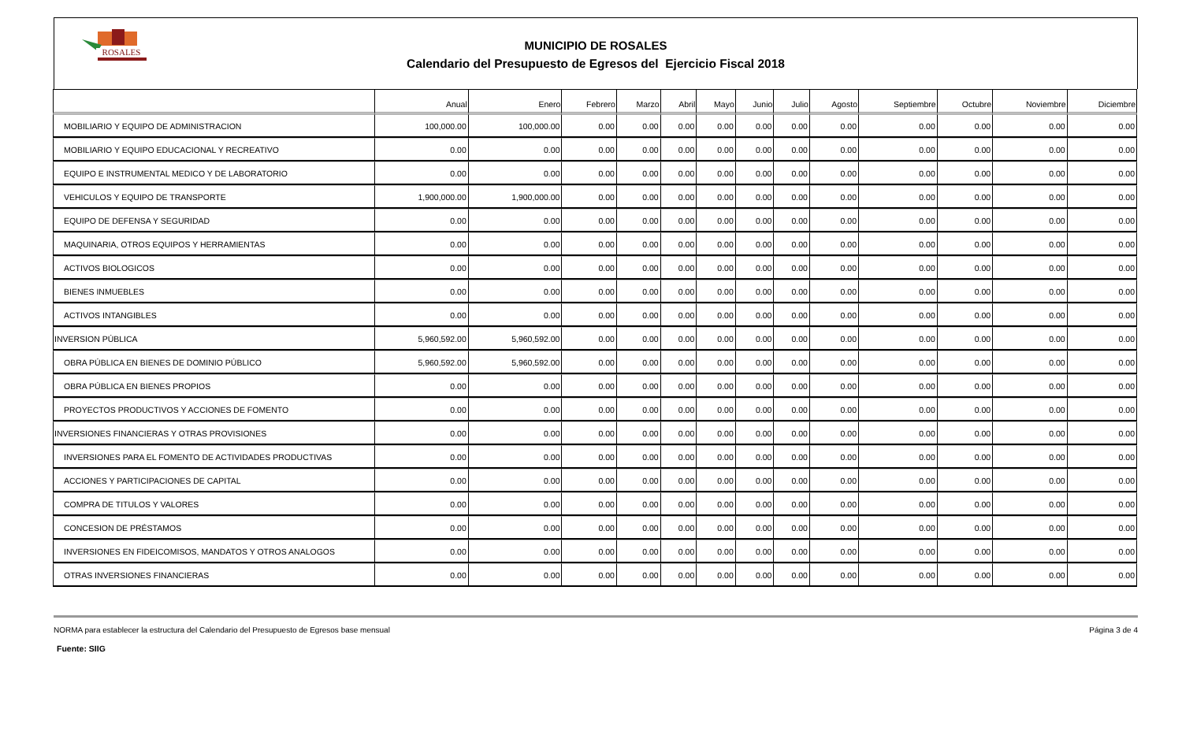ROSALES
MUNICIPIO DE ROSALES
Calendario del Presupuesto de Egresos del Ejercicio Fiscal 2018
| | Anual | Enero | Febrero | Marzo | Abril | Mayo | Junio | Julio | Agosto | Septiembre | Octubre | Noviembre | Diciembre |
| --- | --- | --- | --- | --- | --- | --- | --- | --- | --- | --- | --- | --- | --- |
| MOBILIARIO Y EQUIPO DE ADMINISTRACION | 100,000.00 | 100,000.00 | 0.00 | 0.00 | 0.00 | 0.00 | 0.00 | 0.00 | 0.00 | 0.00 | 0.00 | 0.00 | 0.00 |
| MOBILIARIO Y EQUIPO EDUCACIONAL Y RECREATIVO | 0.00 | 0.00 | 0.00 | 0.00 | 0.00 | 0.00 | 0.00 | 0.00 | 0.00 | 0.00 | 0.00 | 0.00 | 0.00 |
| EQUIPO E INSTRUMENTAL MEDICO Y DE LABORATORIO | 0.00 | 0.00 | 0.00 | 0.00 | 0.00 | 0.00 | 0.00 | 0.00 | 0.00 | 0.00 | 0.00 | 0.00 | 0.00 |
| VEHICULOS Y EQUIPO DE TRANSPORTE | 1,900,000.00 | 1,900,000.00 | 0.00 | 0.00 | 0.00 | 0.00 | 0.00 | 0.00 | 0.00 | 0.00 | 0.00 | 0.00 | 0.00 |
| EQUIPO DE DEFENSA Y SEGURIDAD | 0.00 | 0.00 | 0.00 | 0.00 | 0.00 | 0.00 | 0.00 | 0.00 | 0.00 | 0.00 | 0.00 | 0.00 | 0.00 |
| MAQUINARIA, OTROS EQUIPOS Y HERRAMIENTAS | 0.00 | 0.00 | 0.00 | 0.00 | 0.00 | 0.00 | 0.00 | 0.00 | 0.00 | 0.00 | 0.00 | 0.00 | 0.00 |
| ACTIVOS BIOLOGICOS | 0.00 | 0.00 | 0.00 | 0.00 | 0.00 | 0.00 | 0.00 | 0.00 | 0.00 | 0.00 | 0.00 | 0.00 | 0.00 |
| BIENES INMUEBLES | 0.00 | 0.00 | 0.00 | 0.00 | 0.00 | 0.00 | 0.00 | 0.00 | 0.00 | 0.00 | 0.00 | 0.00 | 0.00 |
| ACTIVOS INTANGIBLES | 0.00 | 0.00 | 0.00 | 0.00 | 0.00 | 0.00 | 0.00 | 0.00 | 0.00 | 0.00 | 0.00 | 0.00 | 0.00 |
| INVERSION PÚBLICA | 5,960,592.00 | 5,960,592.00 | 0.00 | 0.00 | 0.00 | 0.00 | 0.00 | 0.00 | 0.00 | 0.00 | 0.00 | 0.00 | 0.00 |
| OBRA PÚBLICA EN BIENES DE DOMINIO PÚBLICO | 5,960,592.00 | 5,960,592.00 | 0.00 | 0.00 | 0.00 | 0.00 | 0.00 | 0.00 | 0.00 | 0.00 | 0.00 | 0.00 | 0.00 |
| OBRA PÚBLICA EN BIENES PROPIOS | 0.00 | 0.00 | 0.00 | 0.00 | 0.00 | 0.00 | 0.00 | 0.00 | 0.00 | 0.00 | 0.00 | 0.00 | 0.00 |
| PROYECTOS PRODUCTIVOS Y ACCIONES DE FOMENTO | 0.00 | 0.00 | 0.00 | 0.00 | 0.00 | 0.00 | 0.00 | 0.00 | 0.00 | 0.00 | 0.00 | 0.00 | 0.00 |
| INVERSIONES FINANCIERAS Y OTRAS PROVISIONES | 0.00 | 0.00 | 0.00 | 0.00 | 0.00 | 0.00 | 0.00 | 0.00 | 0.00 | 0.00 | 0.00 | 0.00 | 0.00 |
| INVERSIONES PARA EL FOMENTO DE ACTIVIDADES PRODUCTIVAS | 0.00 | 0.00 | 0.00 | 0.00 | 0.00 | 0.00 | 0.00 | 0.00 | 0.00 | 0.00 | 0.00 | 0.00 | 0.00 |
| ACCIONES Y PARTICIPACIONES DE CAPITAL | 0.00 | 0.00 | 0.00 | 0.00 | 0.00 | 0.00 | 0.00 | 0.00 | 0.00 | 0.00 | 0.00 | 0.00 | 0.00 |
| COMPRA DE TITULOS Y VALORES | 0.00 | 0.00 | 0.00 | 0.00 | 0.00 | 0.00 | 0.00 | 0.00 | 0.00 | 0.00 | 0.00 | 0.00 | 0.00 |
| CONCESION DE PRÉSTAMOS | 0.00 | 0.00 | 0.00 | 0.00 | 0.00 | 0.00 | 0.00 | 0.00 | 0.00 | 0.00 | 0.00 | 0.00 | 0.00 |
| INVERSIONES EN FIDEICOMISOS, MANDATOS Y OTROS ANALOGOS | 0.00 | 0.00 | 0.00 | 0.00 | 0.00 | 0.00 | 0.00 | 0.00 | 0.00 | 0.00 | 0.00 | 0.00 | 0.00 |
| OTRAS INVERSIONES FINANCIERAS | 0.00 | 0.00 | 0.00 | 0.00 | 0.00 | 0.00 | 0.00 | 0.00 | 0.00 | 0.00 | 0.00 | 0.00 | 0.00 |
NORMA para establecer la estructura del Calendario del Presupuesto de Egresos base mensual Página 3 de 4
Fuente: SIIG